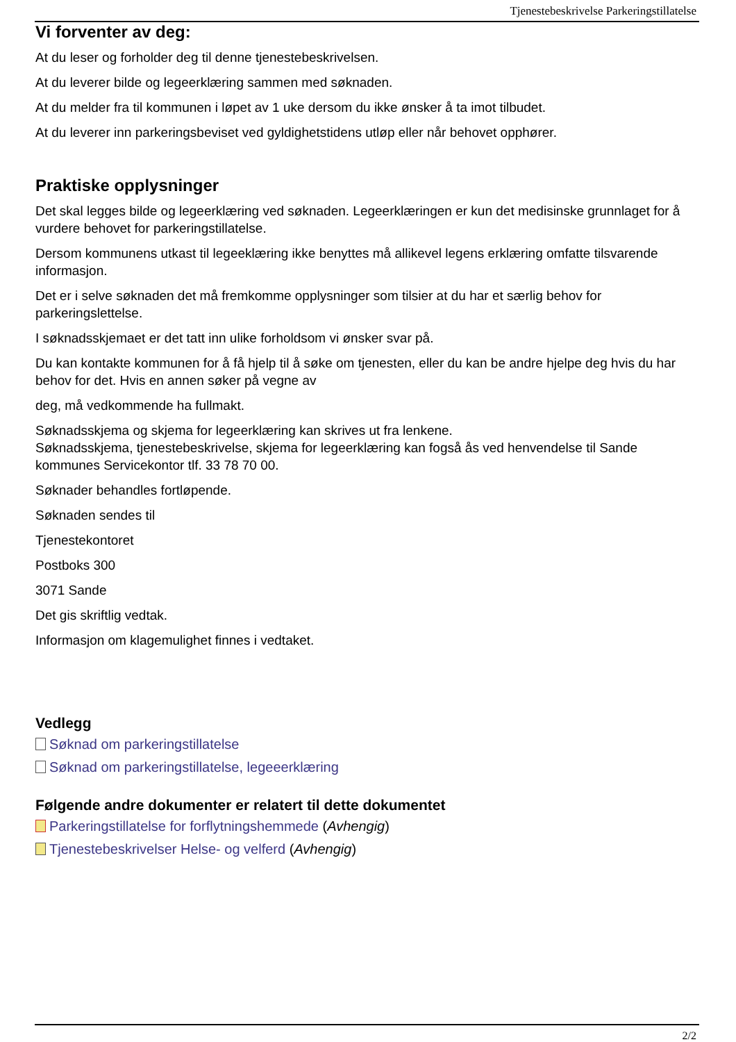Tjenestebeskrivelse Parkeringstillatelse
Vi forventer av deg:
At du leser og forholder deg til denne tjenestebeskrivelsen.
At du leverer bilde og legeerklæring sammen med søknaden.
At du melder fra til kommunen i løpet av 1 uke dersom du ikke ønsker å ta imot tilbudet.
At du leverer inn parkeringsbeviset ved gyldighetstidens utløp eller når behovet opphører.
Praktiske opplysninger
Det skal legges bilde og legeerklæring ved søknaden. Legeerklæringen er kun det medisinske grunnlaget for å vurdere behovet for parkeringstillatelse.
Dersom kommunens utkast til legeeklæring ikke benyttes må allikevel legens erklæring omfatte tilsvarende informasjon.
Det er i selve søknaden det må fremkomme opplysninger som tilsier at du har et særlig behov for parkeringslettelse.
I søknadsskjemaet er det tatt inn ulike forholdsom vi ønsker svar på.
Du kan kontakte kommunen for å få hjelp til å søke om tjenesten, eller du kan be andre hjelpe deg hvis du har behov for det. Hvis en annen søker på vegne av
deg, må vedkommende ha fullmakt.
Søknadsskjema og skjema for legeerklæring kan skrives ut fra lenkene.
Søknadsskjema, tjenestebeskrivelse, skjema for legeerklæring kan fogså ås ved henvendelse til Sande kommunes Servicekontor tlf. 33 78 70 00.
Søknader behandles fortløpende.
Søknaden sendes til
Tjenestekontoret
Postboks 300
3071 Sande
Det gis skriftlig vedtak.
Informasjon om klagemulighet finnes i vedtaket.
Vedlegg
Søknad om parkeringstillatelse
Søknad om parkeringstillatelse, legeeerklæring
Følgende andre dokumenter er relatert til dette dokumentet
Parkeringstillatelse for forflytningshemmede (Avhengig)
Tjenestebeskrivelser Helse- og velferd (Avhengig)
2/2